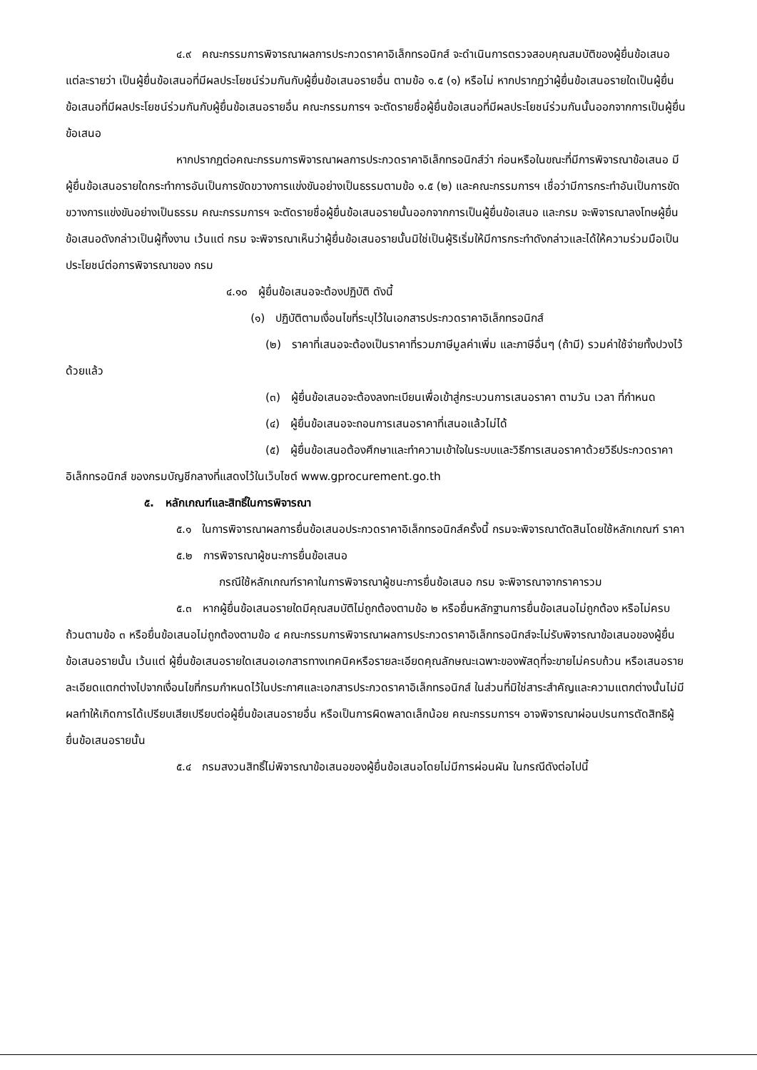๔.๙ คณะกรรมการพิจารณาผลการประกวดราคาอิเล็กทรอนิกส์ จะดำเนินการตรวจสอบคุณสมบัติของผู้ยื่นข้อเสนอแต่ละรายว่า เป็นผู้ยื่นข้อเสนอที่มีผลประโยชน์ร่วมกันกับผู้ยื่นข้อเสนอรายอื่น ตามข้อ ๑.๕ (๑) หรือไม่ หากปรากฏว่าผู้ยื่นข้อเสนอรายใดเป็นผู้ยื่นข้อเสนอที่มีผลประโยชน์ร่วมกันกับผู้ยื่นข้อเสนอรายอื่น คณะกรรมการฯ จะตัดรายชื่อผู้ยื่นข้อเสนอที่มีผลประโยชน์ร่วมกันนั้นออกจากการเป็นผู้ยื่นข้อเสนอ
หากปรากฏต่อคณะกรรมการพิจารณาผลการประกวดราคาอิเล็กทรอนิกส์ว่า ก่อนหรือในขณะที่มีการพิจารณาข้อเสนอ มีผู้ยื่นข้อเสนอรายใดกระทำการอันเป็นการขัดขวางการแข่งขันอย่างเป็นธรรมตามข้อ ๑.๕ (๒) และคณะกรรมการฯ เชื่อว่ามีการกระทำอันเป็นการขัดขวางการแข่งขันอย่างเป็นธรรม คณะกรรมการฯ จะตัดรายชื่อผู้ยื่นข้อเสนอรายนั้นออกจากการเป็นผู้ยื่นข้อเสนอ และกรม จะพิจารณาลงโทษผู้ยื่นข้อเสนอดังกล่าวเป็นผู้ทิ้งงาน เว้นแต่ กรม จะพิจารณาเห็นว่าผู้ยื่นข้อเสนอรายนั้นมิใช่เป็นผู้ริเริ่มให้มีการกระทำดังกล่าวและได้ให้ความร่วมมือเป็นประโยชน์ต่อการพิจารณาของ กรม
๔.๑๐ ผู้ยื่นข้อเสนอจะต้องปฏิบัติ ดังนี้
(๑) ปฏิบัติตามเงื่อนไขที่ระบุไว้ในเอกสารประกวดราคาอิเล็กทรอนิกส์
(๒) ราคาที่เสนอจะต้องเป็นราคาที่รวมภาษีมูลค่าเพิ่ม และภาษีอื่นๆ (ถ้ามี) รวมค่าใช้จ่ายทั้งปวงไว้ด้วยแล้ว
(๓) ผู้ยื่นข้อเสนอจะต้องลงทะเบียนเพื่อเข้าสู่กระบวนการเสนอราคา ตามวัน เวลา ที่กำหนด
(๔) ผู้ยื่นข้อเสนอจะถอนการเสนอราคาที่เสนอแล้วไม่ได้
(๕) ผู้ยื่นข้อเสนอต้องศึกษาและทำความเข้าใจในระบบและวิธีการเสนอราคาด้วยวิธีประกวดราคาอิเล็กทรอนิกส์ ของกรมบัญชีกลางที่แสดงไว้ในเว็บไซต์ www.gprocurement.go.th
๕. หลักเกณฑ์และสิทธิ์ในการพิจารณา
๕.๑ ในการพิจารณาผลการยื่นข้อเสนอประกวดราคาอิเล็กทรอนิกส์ครั้งนี้ กรมจะพิจารณาตัดสินโดยใช้หลักเกณฑ์ ราคา
๕.๒ การพิจารณาผู้ชนะการยื่นข้อเสนอ
กรณีใช้หลักเกณฑ์ราคาในการพิจารณาผู้ชนะการยื่นข้อเสนอ กรม จะพิจารณาจากราคารวม
๕.๓ หากผู้ยื่นข้อเสนอรายใดมีคุณสมบัติไม่ถูกต้องตามข้อ ๒ หรือยื่นหลักฐานการยื่นข้อเสนอไม่ถูกต้อง หรือไม่ครบถ้วนตามข้อ ๓ หรือยื่นข้อเสนอไม่ถูกต้องตามข้อ ๔ คณะกรรมการพิจารณาผลการประกวดราคาอิเล็กทรอนิกส์จะไม่รับพิจารณาข้อเสนอของผู้ยื่นข้อเสนอรายนั้น เว้นแต่ ผู้ยื่นข้อเสนอรายใดเสนอเอกสารทางเทคนิคหรือรายละเอียดคุณลักษณะเฉพาะของพัสดุที่จะขายไม่ครบถ้วน หรือเสนอรายละเอียดแตกต่างไปจากเงื่อนไขที่กรมกำหนดไว้ในประกาศและเอกสารประกวดราคาอิเล็กทรอนิกส์ ในส่วนที่มิใช่สาระสำคัญและความแตกต่างนั้นไม่มีผลทำให้เกิดการได้เปรียบเสียเปรียบต่อผู้ยื่นข้อเสนอรายอื่น หรือเป็นการผิดพลาดเล็กน้อย คณะกรรมการฯ อาจพิจารณาผ่อนปรนการตัดสิทธิผู้ยื่นข้อเสนอรายนั้น
๕.๔ กรมสงวนสิทธิ์ไม่พิจารณาข้อเสนอของผู้ยื่นข้อเสนอโดยไม่มีการผ่อนผัน ในกรณีดังต่อไปนี้